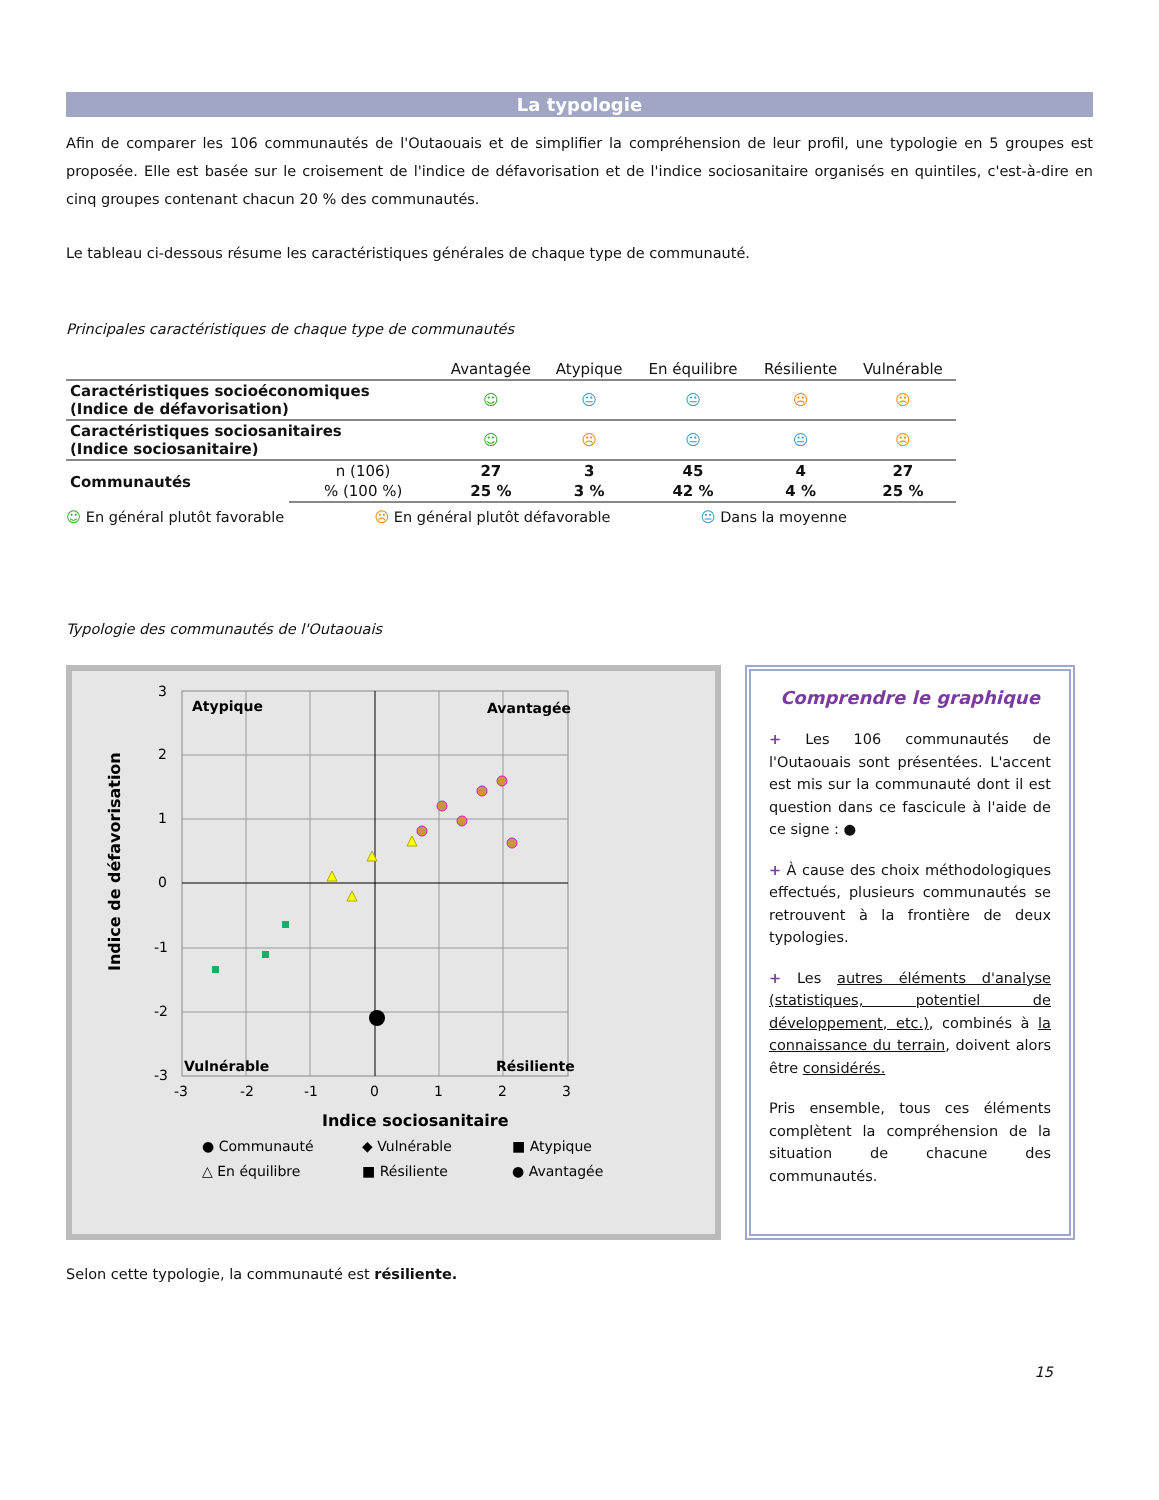La typologie
Afin de comparer les 106 communautés de l'Outaouais et de simplifier la compréhension de leur profil, une typologie en 5 groupes est proposée. Elle est basée sur le croisement de l'indice de défavorisation et de l'indice sociosanitaire organisés en quintiles, c'est-à-dire en cinq groupes contenant chacun 20 % des communautés.
Le tableau ci-dessous résume les caractéristiques générales de chaque type de communauté.
Principales caractéristiques de chaque type de communautés
| | | Avantagée | Atypique | En équilibre | Résiliente | Vulnérable |
| --- | --- | --- | --- | --- | --- | --- |
| Caractéristiques socioéconomiques (Indice de défavorisation) | | ☺ | 😐 | 😐 | ☹ | ☹ |
| Caractéristiques sociosanitaires (Indice sociosanitaire) | | ☺ | ☹ | 😐 | 😐 | ☹ |
| Communautés | n (106) | 27 | 3 | 45 | 4 | 27 |
| | % (100 %) | 25 % | 3 % | 42 % | 4 % | 25 % |
☺ En général plutôt favorable ☹ En général plutôt défavorable 😐 Dans la moyenne
Typologie des communautés de l'Outaouais
Atypique
Avantagée
Vulnérable
Résiliente
3
2
1
0
-1
-2
-3
-3
-2
-1
0
1
2
3
Indice sociosanitaire
Indice de défavorisation
● Communauté
◆ Vulnérable
■ Atypique
△ En équilibre
■ Résiliente
● Avantagée
Comprendre le graphique
+ Les 106 communautés de l'Outaouais sont présentées. L'accent est mis sur la communauté dont il est question dans ce fascicule à l'aide de ce signe : ●
+ À cause des choix méthodologiques effectués, plusieurs communautés se retrouvent à la frontière de deux typologies.
+ Les autres éléments d'analyse (statistiques, potentiel de développement, etc.), combinés à la connaissance du terrain, doivent alors être considérés.
Pris ensemble, tous ces éléments complètent la compréhension de la situation de chacune des communautés.
Selon cette typologie, la communauté est résiliente.
15